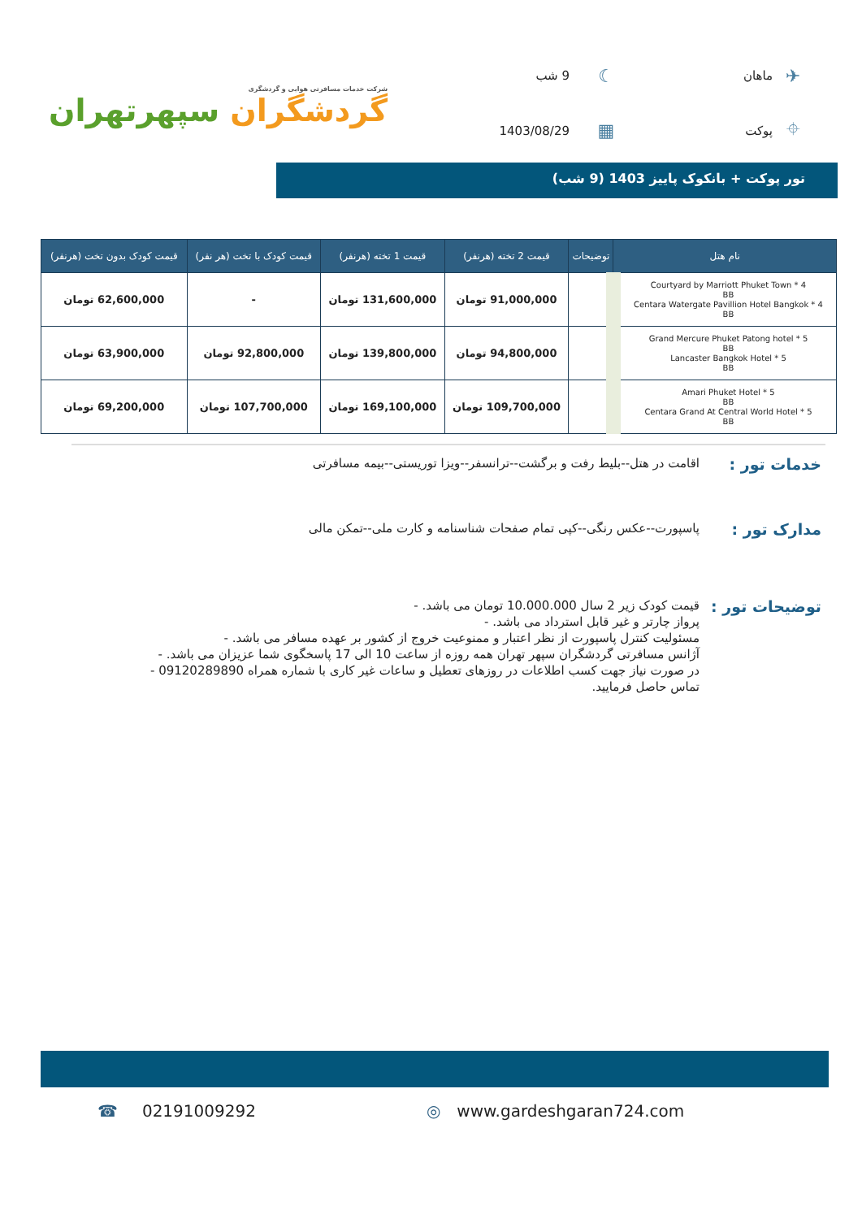✈
ماهان
☾
9 شب
⌖
پوکت
▦
1403/08/29
شرکت خدمات مسافرتی هوایی و گردشگری
گردشگران سپهرتهران
تور پوکت + بانکوک پاییز 1403 (9 شب)
| نام هتل | توضیحات | قیمت 2 تخته (هرنفر) | قیمت 1 تخته (هرنفر) | قیمت کودک با تخت (هر نفر) | قیمت کودک بدون تخت (هرنفر) |
| --- | --- | --- | --- | --- | --- |
| Courtyard by Marriott Phuket Town * 4 BB Centara Watergate Pavillion Hotel Bangkok * 4 BB | | 91,000,000 تومان | 131,600,000 تومان | - | 62,600,000 تومان |
| Grand Mercure Phuket Patong hotel * 5 BB Lancaster Bangkok Hotel * 5 BB | | 94,800,000 تومان | 139,800,000 تومان | 92,800,000 تومان | 63,900,000 تومان |
| Amari Phuket Hotel * 5 BB Centara Grand At Central World Hotel * 5 BB | | 109,700,000 تومان | 169,100,000 تومان | 107,700,000 تومان | 69,200,000 تومان |
خدمات تور :
اقامت در هتل--بلیط رفت و برگشت--ترانسفر--ویزا توریستی--بیمه مسافرتی
مدارک تور :
پاسپورت--عکس رنگی--کپی تمام صفحات شناسنامه و کارت ملی--تمکن مالی
توضیحات تور :
قیمت کودک زیر 2 سال 10.000.000 تومان می باشد. -
پرواز چارتر و غیر قابل استرداد می باشد. -
مسئولیت کنترل پاسپورت از نظر اعتبار و ممنوعیت خروج از کشور بر عهده مسافر می باشد. -
آژانس مسافرتی گردشگران سپهر تهران همه روزه از ساعت 10 الی 17 پاسخگوی شما عزیزان می باشد. -
در صورت نیاز جهت کسب اطلاعات در روزهای تعطیل و ساعات غیر کاری با شماره همراه 09120289890 -
تماس حاصل فرمایید.
☎ 02191009292 ◎ www.gardeshgaran724.com